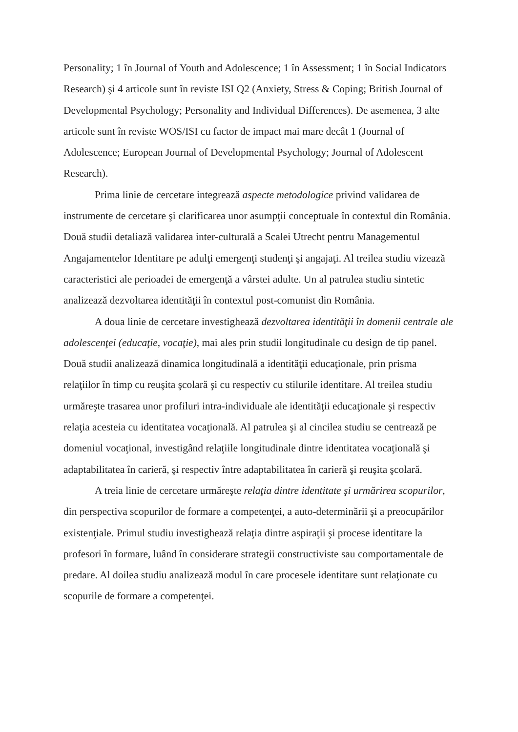Personality; 1 în Journal of Youth and Adolescence; 1 în Assessment; 1 în Social Indicators Research) şi 4 articole sunt în reviste ISI Q2 (Anxiety, Stress & Coping; British Journal of Developmental Psychology; Personality and Individual Differences). De asemenea, 3 alte articole sunt în reviste WOS/ISI cu factor de impact mai mare decât 1 (Journal of Adolescence; European Journal of Developmental Psychology; Journal of Adolescent Research).
Prima linie de cercetare integrează aspecte metodologice privind validarea de instrumente de cercetare şi clarificarea unor asumpţii conceptuale în contextul din România. Două studii detaliază validarea inter-culturală a Scalei Utrecht pentru Managementul Angajamentelor Identitare pe adulţi emergenţi studenţi şi angajaţi. Al treilea studiu vizează caracteristici ale perioadei de emergenţă a vârstei adulte. Un al patrulea studiu sintetic analizează dezvoltarea identităţii în contextul post-comunist din România.
A doua linie de cercetare investighează dezvoltarea identităţii în domenii centrale ale adolescenţei (educaţie, vocaţie), mai ales prin studii longitudinale cu design de tip panel. Două studii analizează dinamica longitudinală a identităţii educaţionale, prin prisma relaţiilor în timp cu reuşita şcolară şi cu respectiv cu stilurile identitare. Al treilea studiu urmăreşte trasarea unor profiluri intra-individuale ale identităţii educaţionale şi respectiv relaţia acesteia cu identitatea vocaţională. Al patrulea şi al cincilea studiu se centrează pe domeniul vocaţional, investigând relaţiile longitudinale dintre identitatea vocaţională şi adaptabilitatea în carieră, şi respectiv între adaptabilitatea în carieră şi reuşita şcolară.
A treia linie de cercetare urmăreşte relaţia dintre identitate şi urmărirea scopurilor, din perspectiva scopurilor de formare a competenţei, a auto-determinării şi a preocupărilor existenţiale. Primul studiu investighează relaţia dintre aspiraţii şi procese identitare la profesori în formare, luând în considerare strategii constructiviste sau comportamentale de predare. Al doilea studiu analizează modul în care procesele identitare sunt relaţionate cu scopurile de formare a competenţei.